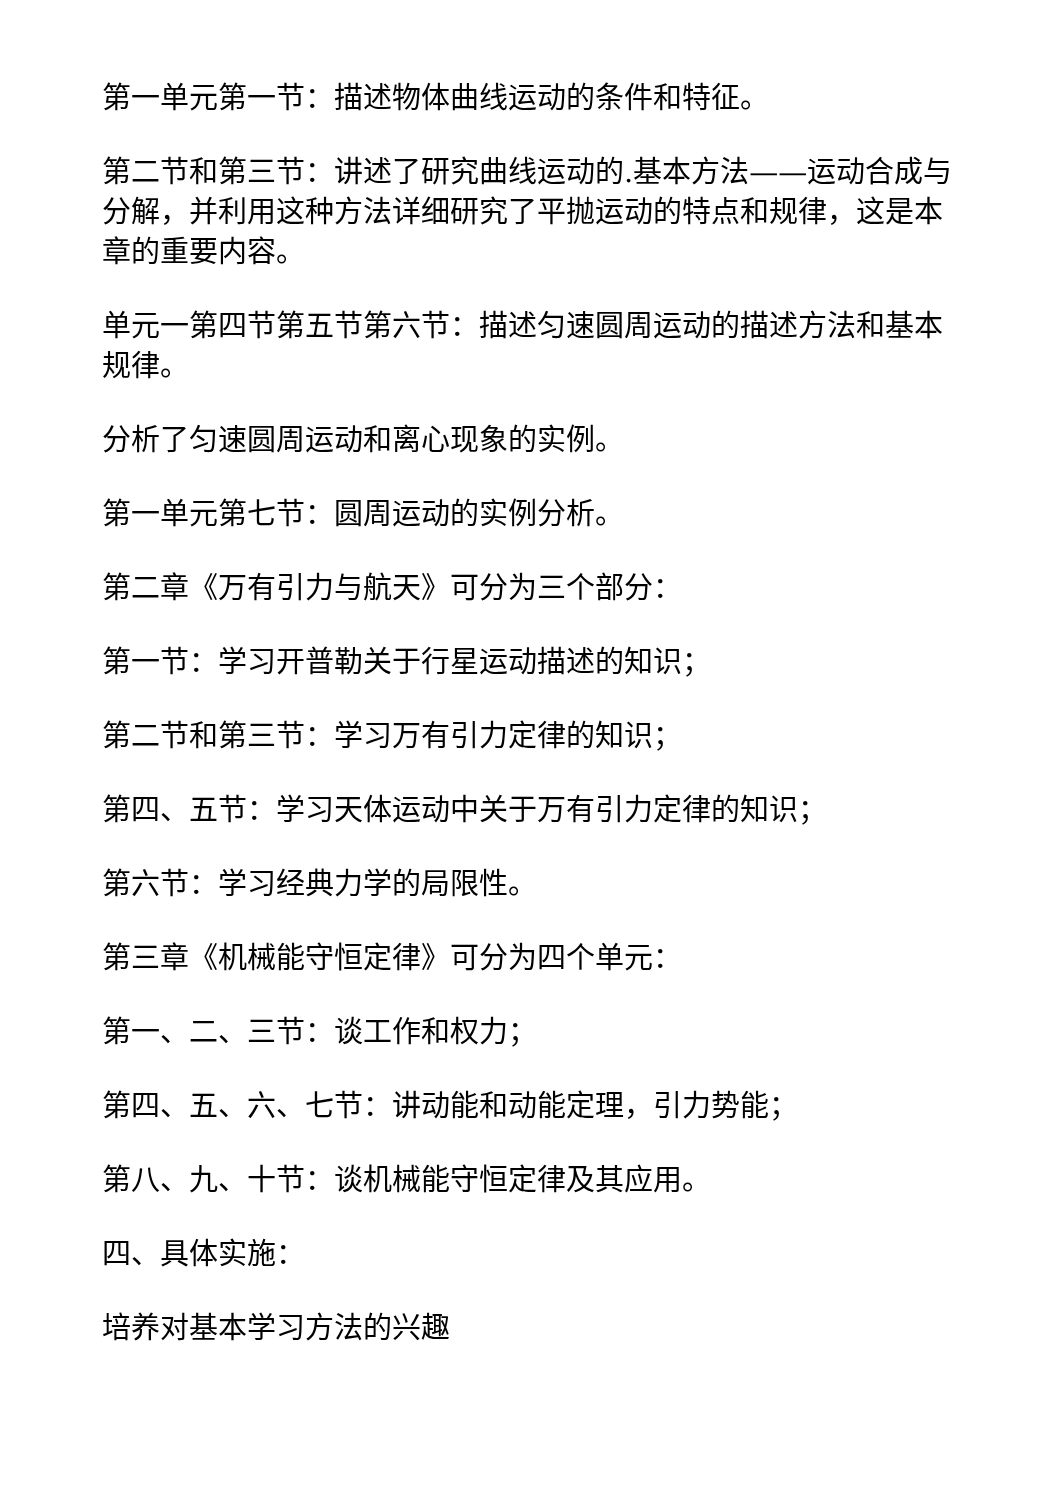第一单元第一节：描述物体曲线运动的条件和特征。
第二节和第三节：讲述了研究曲线运动的.基本方法——运动合成与分解，并利用这种方法详细研究了平抛运动的特点和规律，这是本章的重要内容。
单元一第四节第五节第六节：描述匀速圆周运动的描述方法和基本规律。
分析了匀速圆周运动和离心现象的实例。
第一单元第七节：圆周运动的实例分析。
第二章《万有引力与航天》可分为三个部分：
第一节：学习开普勒关于行星运动描述的知识；
第二节和第三节：学习万有引力定律的知识；
第四、五节：学习天体运动中关于万有引力定律的知识；
第六节：学习经典力学的局限性。
第三章《机械能守恒定律》可分为四个单元：
第一、二、三节：谈工作和权力；
第四、五、六、七节：讲动能和动能定理，引力势能；
第八、九、十节：谈机械能守恒定律及其应用。
四、具体实施：
培养对基本学习方法的兴趣